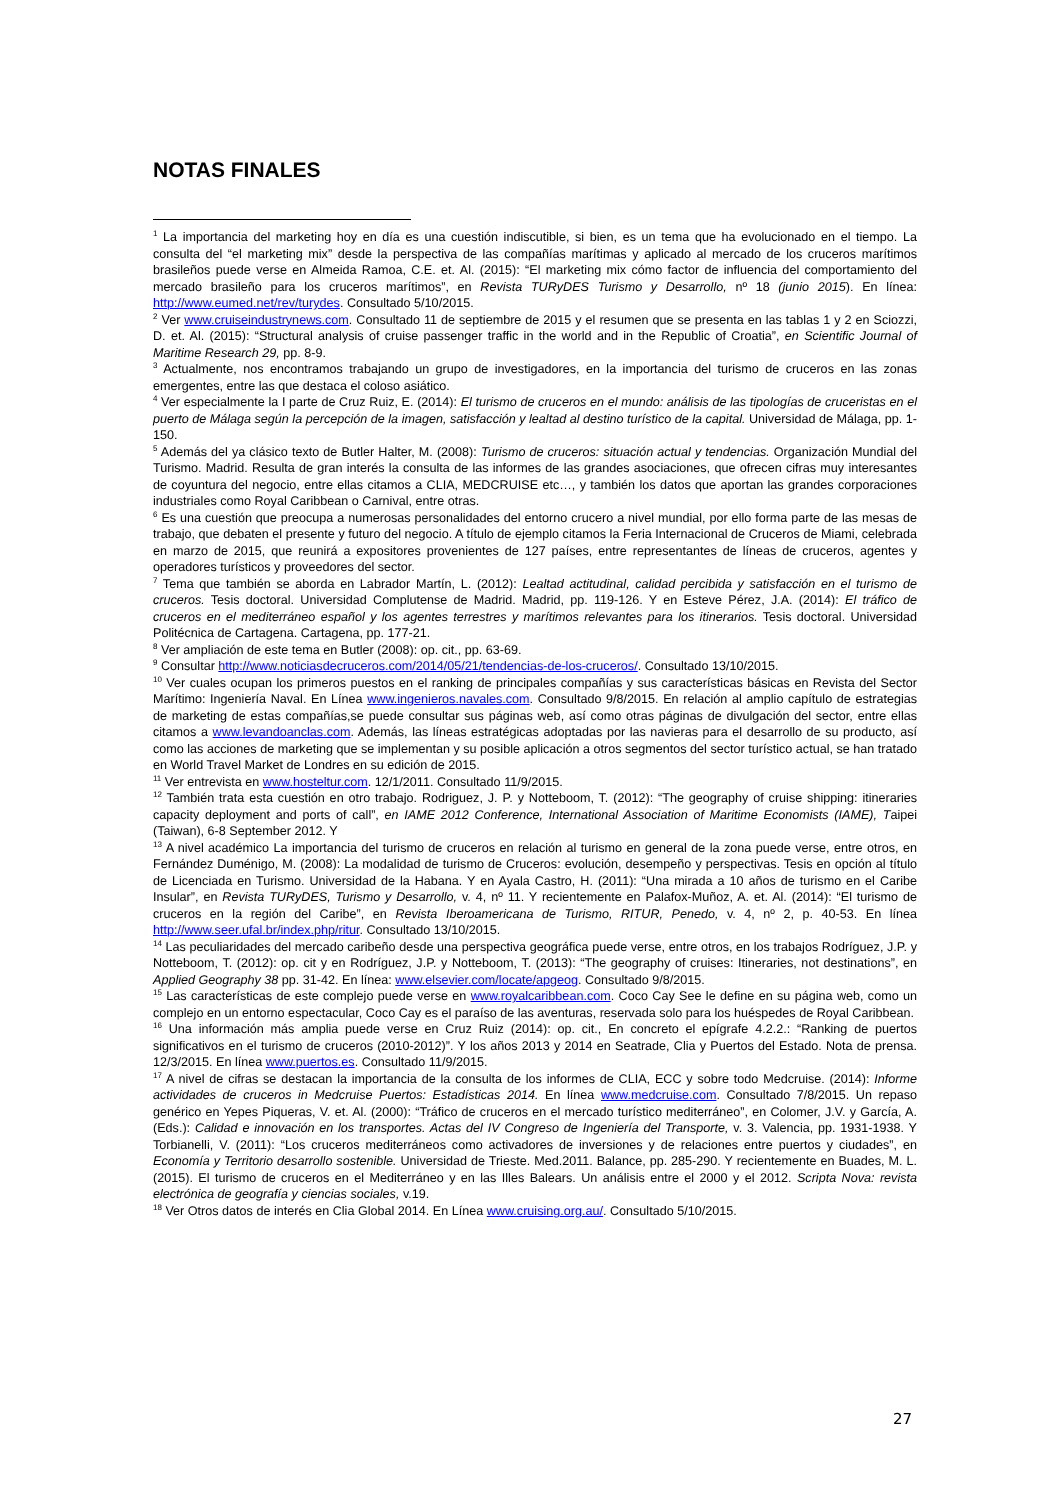NOTAS FINALES
<sup>1</sup> La importancia del marketing hoy en día es una cuestión indiscutible, si bien, es un tema que ha evolucionado en el tiempo. La consulta del “el marketing mix” desde la perspectiva de las compañías marítimas y aplicado al mercado de los cruceros marítimos brasileños puede verse en Almeida Ramoa, C.E. et. Al. (2015): “El marketing mix cómo factor de influencia del comportamiento del mercado brasileño para los cruceros marítimos”, en Revista TURyDES Turismo y Desarrollo, nº 18 (junio 2015). En línea: http://www.eumed.net/rev/turydes. Consultado 5/10/2015.
<sup>2</sup> Ver www.cruiseindustrynews.com. Consultado 11 de septiembre de 2015 y el resumen que se presenta en las tablas 1 y 2 en Sciozzi, D. et. Al. (2015): “Structural analysis of cruise passenger traffic in the world and in the Republic of Croatia”, en Scientific Journal of Maritime Research 29, pp. 8-9.
<sup>3</sup> Actualmente, nos encontramos trabajando un grupo de investigadores, en la importancia del turismo de cruceros en las zonas emergentes, entre las que destaca el coloso asiático.
<sup>4</sup> Ver especialmente la I parte de Cruz Ruiz, E. (2014): El turismo de cruceros en el mundo: análisis de las tipologías de cruceristas en el puerto de Málaga según la percepción de la imagen, satisfacción y lealtad al destino turístico de la capital. Universidad de Málaga, pp. 1-150.
<sup>5</sup> Además del ya clásico texto de Butler Halter, M. (2008): Turismo de cruceros: situación actual y tendencias. Organización Mundial del Turismo. Madrid. Resulta de gran interés la consulta de las informes de las grandes asociaciones, que ofrecen cifras muy interesantes de coyuntura del negocio, entre ellas citamos a CLIA, MEDCRUISE etc…, y también los datos que aportan las grandes corporaciones industriales como Royal Caribbean o Carnival, entre otras.
<sup>6</sup> Es una cuestión que preocupa a numerosas personalidades del entorno crucero a nivel mundial, por ello forma parte de las mesas de trabajo, que debaten el presente y futuro del negocio. A título de ejemplo citamos la Feria Internacional de Cruceros de Miami, celebrada en marzo de 2015, que reunirá a expositores provenientes de 127 países, entre representantes de líneas de cruceros, agentes y operadores turísticos y proveedores del sector.
<sup>7</sup> Tema que también se aborda en Labrador Martín, L. (2012): Lealtad actitudinal, calidad percibida y satisfacción en el turismo de cruceros. Tesis doctoral. Universidad Complutense de Madrid. Madrid, pp. 119-126. Y en Esteve Pérez, J.A. (2014): El tráfico de cruceros en el mediterráneo español y los agentes terrestres y marítimos relevantes para los itinerarios. Tesis doctoral. Universidad Politécnica de Cartagena. Cartagena, pp. 177-21.
<sup>8</sup> Ver ampliación de este tema en Butler (2008): op. cit., pp. 63-69.
<sup>9</sup> Consultar http://www.noticiasdecruceros.com/2014/05/21/tendencias-de-los-cruceros/. Consultado 13/10/2015.
<sup>10</sup> Ver cuales ocupan los primeros puestos en el ranking de principales compañías y sus características básicas en Revista del Sector Marítimo: Ingeniería Naval. En Línea www.ingenieros.navales.com. Consultado 9/8/2015. En relación al amplio capítulo de estrategias de marketing de estas compañías,se puede consultar sus páginas web, así como otras páginas de divulgación del sector, entre ellas citamos a www.levandoanclas.com. Además, las líneas estratégicas adoptadas por las navieras para el desarrollo de su producto, así como las acciones de marketing que se implementan y su posible aplicación a otros segmentos del sector turístico actual, se han tratado en World Travel Market de Londres en su edición de 2015.
<sup>11</sup> Ver entrevista en www.hosteltur.com. 12/1/2011. Consultado 11/9/2015.
<sup>12</sup> También trata esta cuestión en otro trabajo. Rodriguez, J. P. y Notteboom, T. (2012): “The geography of cruise shipping: itineraries capacity deployment and ports of call”, en IAME 2012 Conference, International Association of Maritime Economists (IAME), Taipei (Taiwan), 6-8 September 2012. Y
<sup>13</sup> A nivel académico La importancia del turismo de cruceros en relación al turismo en general de la zona puede verse, entre otros, en Fernández Duménigo, M. (2008): La modalidad de turismo de Cruceros: evolución, desempeño y perspectivas. Tesis en opción al título de Licenciada en Turismo. Universidad de la Habana. Y en Ayala Castro, H. (2011): “Una mirada a 10 años de turismo en el Caribe Insular”, en Revista TURyDES, Turismo y Desarrollo, v. 4, nº 11. Y recientemente en Palafox-Muñoz, A. et. Al. (2014): “El turismo de cruceros en la región del Caribe”, en Revista Iberoamericana de Turismo, RITUR, Penedo, v. 4, nº 2, p. 40-53. En línea http://www.seer.ufal.br/index.php/ritur. Consultado 13/10/2015.
<sup>14</sup> Las peculiaridades del mercado caribeño desde una perspectiva geográfica puede verse, entre otros, en los trabajos Rodríguez, J.P. y Notteboom, T. (2012): op. cit y en Rodríguez, J.P. y Notteboom, T. (2013): “The geography of cruises: Itineraries, not destinations”, en Applied Geography 38 pp. 31-42. En línea: www.elsevier.com/locate/apgeog. Consultado 9/8/2015.
<sup>15</sup> Las características de este complejo puede verse en www.royalcaribbean.com. Coco Cay See le define en su página web, como un complejo en un entorno espectacular, Coco Cay es el paraíso de las aventuras, reservada solo para los huéspedes de Royal Caribbean.
<sup>16</sup> Una información más amplia puede verse en Cruz Ruiz (2014): op. cit., En concreto el epígrafe 4.2.2.: “Ranking de puertos significativos en el turismo de cruceros (2010-2012)”. Y los años 2013 y 2014 en Seatrade, Clia y Puertos del Estado. Nota de prensa. 12/3/2015. En línea www.puertos.es. Consultado 11/9/2015.
<sup>17</sup> A nivel de cifras se destacan la importancia de la consulta de los informes de CLIA, ECC y sobre todo Medcruise. (2014): Informe actividades de cruceros in Medcruise Puertos: Estadísticas 2014. En línea www.medcruise.com. Consultado 7/8/2015. Un repaso genérico en Yepes Piqueras, V. et. Al. (2000): “Tráfico de cruceros en el mercado turístico mediterráneo”, en Colomer, J.V. y García, A. (Eds.): Calidad e innovación en los transportes. Actas del IV Congreso de Ingeniería del Transporte, v. 3. Valencia, pp. 1931-1938. Y Torbianelli, V. (2011): “Los cruceros mediterráneos como activadores de inversiones y de relaciones entre puertos y ciudades”, en Economía y Territorio desarrollo sostenible. Universidad de Trieste. Med.2011. Balance, pp. 285-290. Y recientemente en Buades, M. L. (2015). El turismo de cruceros en el Mediterráneo y en las Illes Balears. Un análisis entre el 2000 y el 2012. Scripta Nova: revista electrónica de geografía y ciencias sociales, v.19.
<sup>18</sup> Ver Otros datos de interés en Clia Global 2014. En Línea www.cruising.org.au/. Consultado 5/10/2015.
27